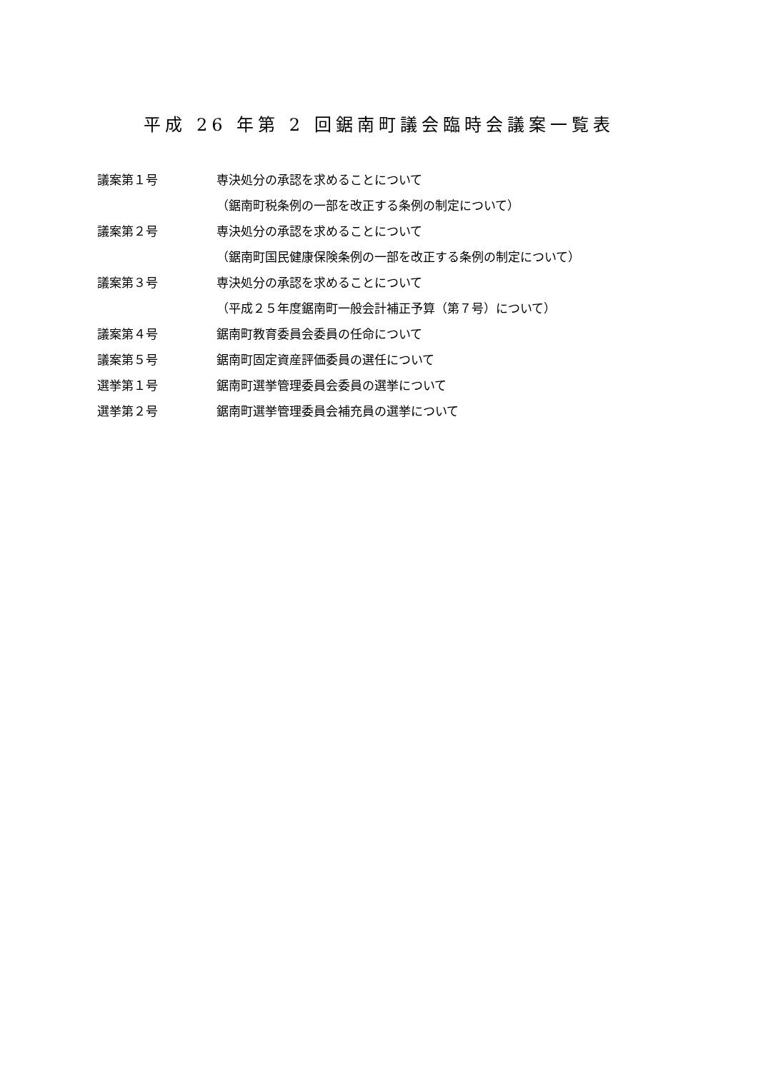平成 26 年第 2 回鋸南町議会臨時会議案一覧表
議案第１号 専決処分の承認を求めることについて
（鋸南町税条例の一部を改正する条例の制定について）
議案第２号 専決処分の承認を求めることについて
（鋸南町国民健康保険条例の一部を改正する条例の制定について）
議案第３号 専決処分の承認を求めることについて
（平成２５年度鋸南町一般会計補正予算（第７号）について）
議案第４号 鋸南町教育委員会委員の任命について
議案第５号 鋸南町固定資産評価委員の選任について
選挙第１号
鋸南町選挙管理委員会委員の選挙について
選挙第２号
鋸南町選挙管理委員会補充員の選挙について